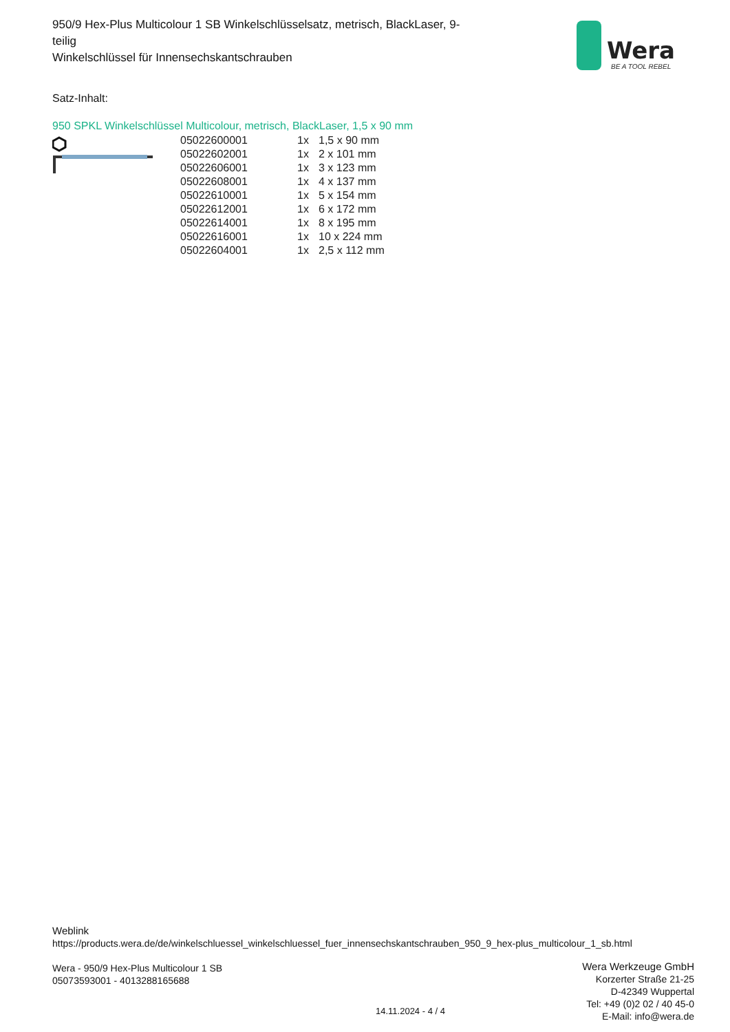950/9 Hex-Plus Multicolour 1 SB Winkelschlüsselsatz, metrisch, BlackLaser, 9-teilig
Winkelschlüssel für Innensechskantschrauben
Wera
BE A TOOL REBEL
Satz-Inhalt:
950 SPKL Winkelschlüssel Multicolour, metrisch, BlackLaser, 1,5 x 90 mm
| 05022600001 | 1x | 1,5 x 90 mm |
| 05022602001 | 1x | 2 x 101 mm |
| 05022606001 | 1x | 3 x 123 mm |
| 05022608001 | 1x | 4 x 137 mm |
| 05022610001 | 1x | 5 x 154 mm |
| 05022612001 | 1x | 6 x 172 mm |
| 05022614001 | 1x | 8 x 195 mm |
| 05022616001 | 1x | 10 x 224 mm |
| 05022604001 | 1x | 2,5 x 112 mm |
Weblink
https://products.wera.de/de/winkelschluessel_winkelschluessel_fuer_innensechskantschrauben_950_9_hex-plus_multicolour_1_sb.html
Wera - 950/9 Hex-Plus Multicolour 1 SB
05073593001 - 4013288165688
Wera Werkzeuge GmbH
Korzerter Straße 21-25
D-42349 Wuppertal
Tel: +49 (0)2 02 / 40 45-0
E-Mail: info@wera.de
14.11.2024 - 4 / 4